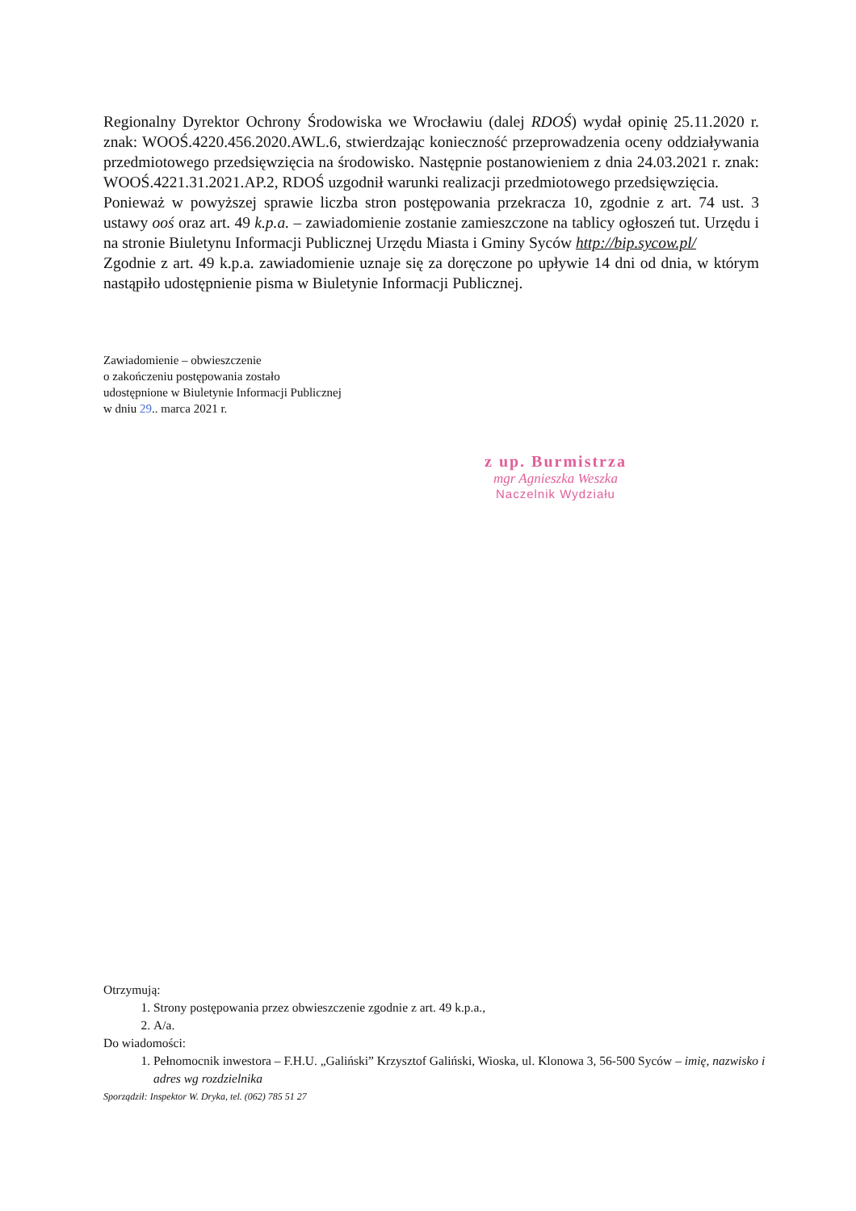Regionalny Dyrektor Ochrony Środowiska we Wrocławiu (dalej RDOŚ) wydał opinię 25.11.2020 r. znak: WOOŚ.4220.456.2020.AWL.6, stwierdzając konieczność przeprowadzenia oceny oddziaływania przedmiotowego przedsięwzięcia na środowisko. Następnie postanowieniem z dnia 24.03.2021 r. znak: WOOŚ.4221.31.2021.AP.2, RDOŚ uzgodnił warunki realizacji przedmiotowego przedsięwzięcia.
Ponieważ w powyższej sprawie liczba stron postępowania przekracza 10, zgodnie z art. 74 ust. 3 ustawy ooś oraz art. 49 k.p.a. – zawiadomienie zostanie zamieszczone na tablicy ogłoszeń tut. Urzędu i na stronie Biuletynu Informacji Publicznej Urzędu Miasta i Gminy Syców http://bip.sycow.pl/
Zgodnie z art. 49 k.p.a. zawiadomienie uznaje się za doręczone po upływie 14 dni od dnia, w którym nastąpiło udostępnienie pisma w Biuletynie Informacji Publicznej.
Zawiadomienie – obwieszczenie
o zakończeniu postępowania zostało
udostępnione w Biuletynie Informacji Publicznej
w dniu 29.. marca 2021 r.
z up. Burmistrza
mgr Agnieszka Weszka
Naczelnik Wydziału
Otrzymują:
1. Strony postępowania przez obwieszczenie zgodnie z art. 49 k.p.a.,
2. A/a.
Do wiadomości:
1. Pełnomocnik inwestora – F.H.U. „Galiński” Krzysztof Galiński, Wioska, ul. Klonowa 3, 56-500 Syców – imię, nazwisko i adres wg rozdzielnika
Sporządził: Inspektor W. Dryka, tel. (062) 785 51 27